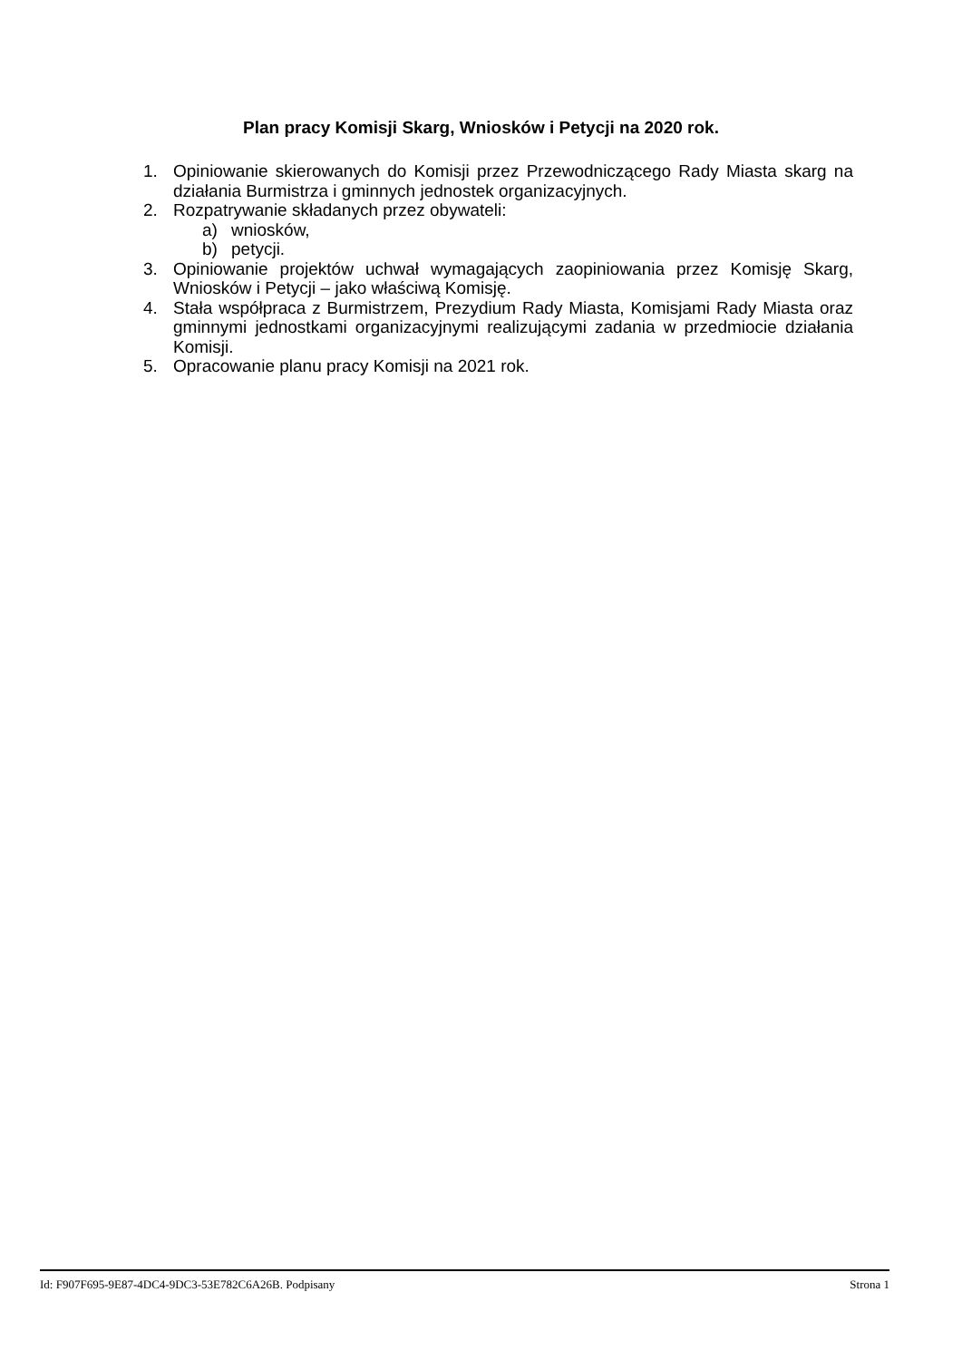Plan pracy Komisji Skarg, Wniosków i Petycji na 2020 rok.
1. Opiniowanie skierowanych do Komisji przez Przewodniczącego Rady Miasta skarg na działania Burmistrza i gminnych jednostek organizacyjnych.
2. Rozpatrywanie składanych przez obywateli:
a) wniosków,
b) petycji.
3. Opiniowanie projektów uchwał wymagających zaopiniowania przez Komisję Skarg, Wniosków i Petycji – jako właściwą Komisję.
4. Stała współpraca z Burmistrzem, Prezydium Rady Miasta, Komisjami Rady Miasta oraz gminnymi jednostkami organizacyjnymi realizującymi zadania w przedmiocie działania Komisji.
5. Opracowanie planu pracy Komisji na 2021 rok.
Id: F907F695-9E87-4DC4-9DC3-53E782C6A26B. Podpisany Strona 1